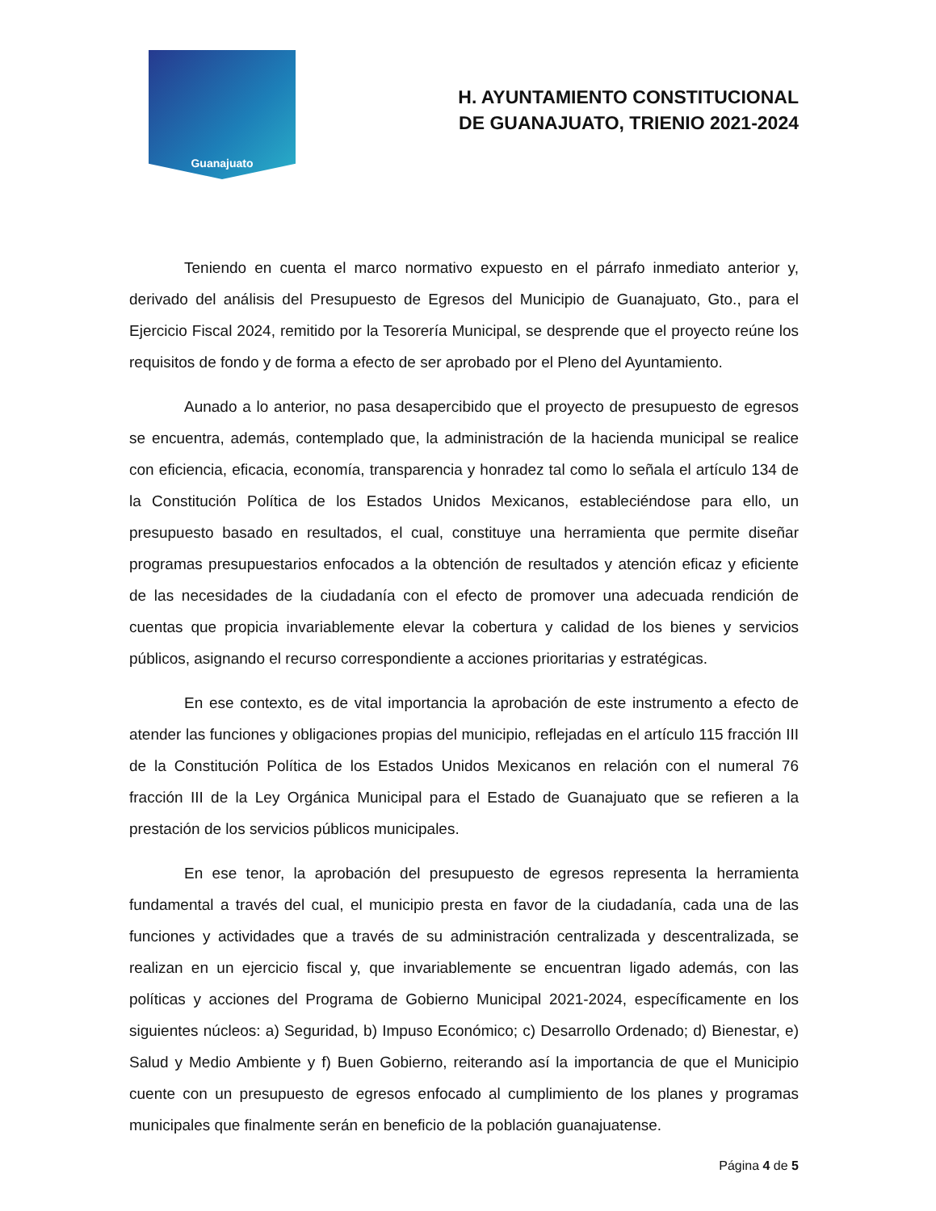Guanajuato
H. AYUNTAMIENTO CONSTITUCIONAL
DE GUANAJUATO, TRIENIO 2021-2024
Teniendo en cuenta el marco normativo expuesto en el párrafo inmediato anterior y, derivado del análisis del Presupuesto de Egresos del Municipio de Guanajuato, Gto., para el Ejercicio Fiscal 2024, remitido por la Tesorería Municipal, se desprende que el proyecto reúne los requisitos de fondo y de forma a efecto de ser aprobado por el Pleno del Ayuntamiento.
Aunado a lo anterior, no pasa desapercibido que el proyecto de presupuesto de egresos se encuentra, además, contemplado que, la administración de la hacienda municipal se realice con eficiencia, eficacia, economía, transparencia y honradez tal como lo señala el artículo 134 de la Constitución Política de los Estados Unidos Mexicanos, estableciéndose para ello, un presupuesto basado en resultados, el cual, constituye una herramienta que permite diseñar programas presupuestarios enfocados a la obtención de resultados y atención eficaz y eficiente de las necesidades de la ciudadanía con el efecto de promover una adecuada rendición de cuentas que propicia invariablemente elevar la cobertura y calidad de los bienes y servicios públicos, asignando el recurso correspondiente a acciones prioritarias y estratégicas.
En ese contexto, es de vital importancia la aprobación de este instrumento a efecto de atender las funciones y obligaciones propias del municipio, reflejadas en el artículo 115 fracción III de la Constitución Política de los Estados Unidos Mexicanos en relación con el numeral 76 fracción III de la Ley Orgánica Municipal para el Estado de Guanajuato que se refieren a la prestación de los servicios públicos municipales.
En ese tenor, la aprobación del presupuesto de egresos representa la herramienta fundamental a través del cual, el municipio presta en favor de la ciudadanía, cada una de las funciones y actividades que a través de su administración centralizada y descentralizada, se realizan en un ejercicio fiscal y, que invariablemente se encuentran ligado además, con las políticas y acciones del Programa de Gobierno Municipal 2021-2024, específicamente en los siguientes núcleos: a) Seguridad, b) Impuso Económico; c) Desarrollo Ordenado; d) Bienestar, e) Salud y Medio Ambiente y f) Buen Gobierno, reiterando así la importancia de que el Municipio cuente con un presupuesto de egresos enfocado al cumplimiento de los planes y programas municipales que finalmente serán en beneficio de la población guanajuatense.
Página 4 de 5